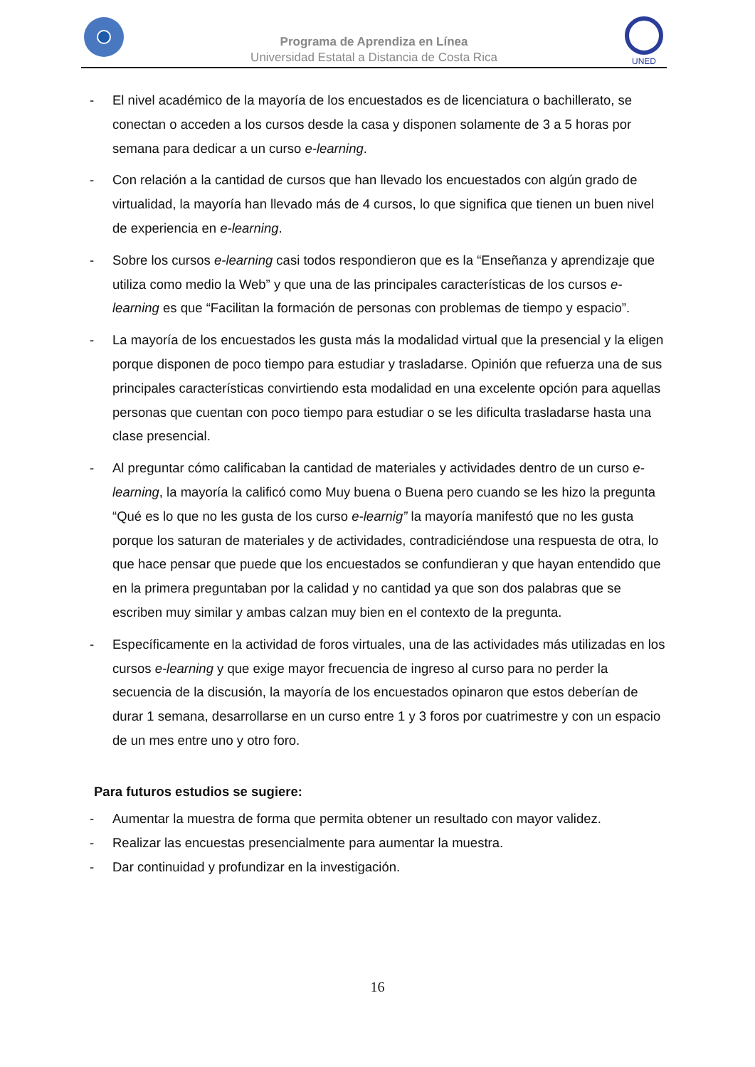Programa de Aprendiza en Línea
Universidad Estatal a Distancia de Costa Rica
UNED
- El nivel académico de la mayoría de los encuestados es de licenciatura o bachillerato, se conectan o acceden a los cursos desde la casa y disponen solamente de 3 a 5 horas por semana para dedicar a un curso e-learning.
- Con relación a la cantidad de cursos que han llevado los encuestados con algún grado de virtualidad, la mayoría han llevado más de 4 cursos, lo que significa que tienen un buen nivel de experiencia en e-learning.
- Sobre los cursos e-learning casi todos respondieron que es la “Enseñanza y aprendizaje que utiliza como medio la Web” y que una de las principales características de los cursos e-learning es que “Facilitan la formación de personas con problemas de tiempo y espacio”.
- La mayoría de los encuestados les gusta más la modalidad virtual que la presencial y la eligen porque disponen de poco tiempo para estudiar y trasladarse. Opinión que refuerza una de sus principales características convirtiendo esta modalidad en una excelente opción para aquellas personas que cuentan con poco tiempo para estudiar o se les dificulta trasladarse hasta una clase presencial.
- Al preguntar cómo calificaban la cantidad de materiales y actividades dentro de un curso e-learning, la mayoría la calificó como Muy buena o Buena pero cuando se les hizo la pregunta “Qué es lo que no les gusta de los curso e-learnig” la mayoría manifestó que no les gusta porque los saturan de materiales y de actividades, contradiciéndose una respuesta de otra, lo que hace pensar que puede que los encuestados se confundieran y que hayan entendido que en la primera preguntaban por la calidad y no cantidad ya que son dos palabras que se escriben muy similar y ambas calzan muy bien en el contexto de la pregunta.
- Específicamente en la actividad de foros virtuales, una de las actividades más utilizadas en los cursos e-learning y que exige mayor frecuencia de ingreso al curso para no perder la secuencia de la discusión, la mayoría de los encuestados opinaron que estos deberían de durar 1 semana, desarrollarse en un curso entre 1 y 3 foros por cuatrimestre y con un espacio de un mes entre uno y otro foro.
Para futuros estudios se sugiere:
- Aumentar la muestra de forma que permita obtener un resultado con mayor validez.
- Realizar las encuestas presencialmente para aumentar la muestra.
- Dar continuidad y profundizar en la investigación.
16